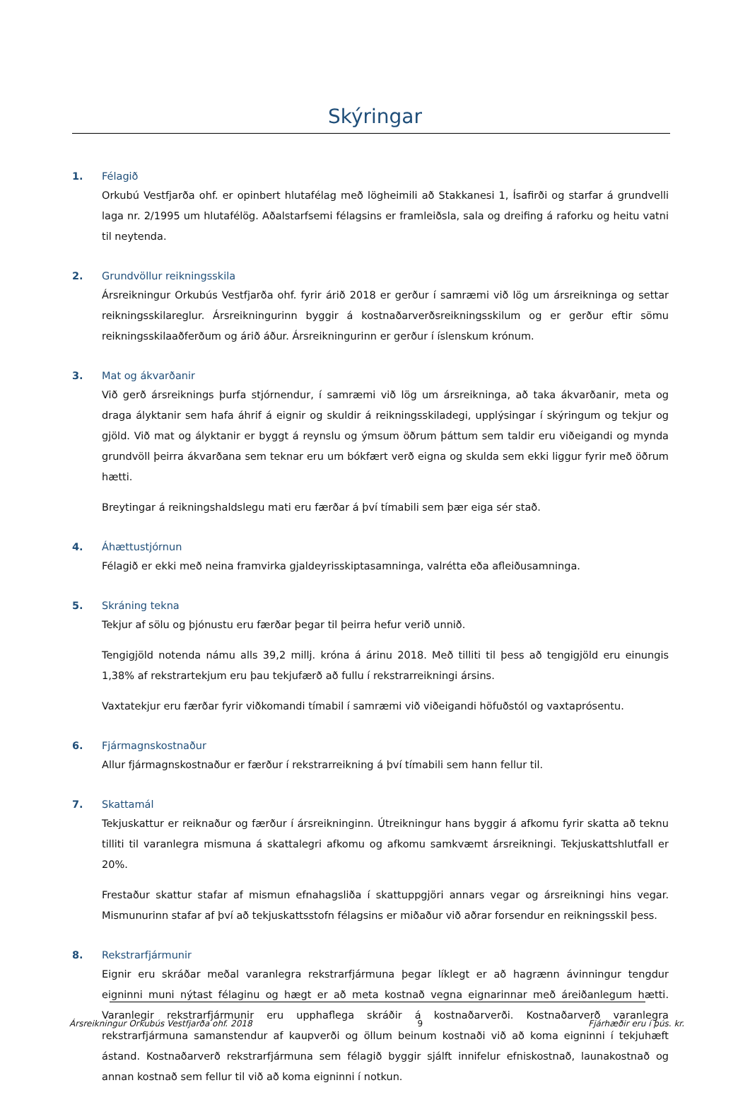Skýringar
1. Félagið
Orkubú Vestfjarða ohf. er opinbert hlutafélag með lögheimili að Stakkanesi 1, Ísafirði og starfar á grundvelli laga nr. 2/1995 um hlutafélög. Aðalstarfsemi félagsins er framleiðsla, sala og dreifing á raforku og heitu vatni til neytenda.
2. Grundvöllur reikningsskila
Ársreikningur Orkubús Vestfjarða ohf. fyrir árið 2018 er gerður í samræmi við lög um ársreikninga og settar reikningsskilareglur. Ársreikningurinn byggir á kostnaðarverðsreikningsskilum og er gerður eftir sömu reikningsskilaaðferðum og árið áður. Ársreikningurinn er gerður í íslenskum krónum.
3. Mat og ákvarðanir
Við gerð ársreiknings þurfa stjórnendur, í samræmi við lög um ársreikninga, að taka ákvarðanir, meta og draga ályktanir sem hafa áhrif á eignir og skuldir á reikningsskiladegi, upplýsingar í skýringum og tekjur og gjöld. Við mat og ályktanir er byggt á reynslu og ýmsum öðrum þáttum sem taldir eru viðeigandi og mynda grundvöll þeirra ákvarðana sem teknar eru um bókfært verð eigna og skulda sem ekki liggur fyrir með öðrum hætti.
Breytingar á reikningshaldslegu mati eru færðar á því tímabili sem þær eiga sér stað.
4. Áhættustjórnun
Félagið er ekki með neina framvirka gjaldeyrisskiptasamninga, valrétta eða afleiðusamninga.
5. Skráning tekna
Tekjur af sölu og þjónustu eru færðar þegar til þeirra hefur verið unnið.
Tengigjöld notenda námu alls 39,2 millj. króna á árinu 2018. Með tilliti til þess að tengigjöld eru einungis 1,38% af rekstrartekjum eru þau tekjufærð að fullu í rekstrarreikningi ársins.
Vaxtatekjur eru færðar fyrir viðkomandi tímabil í samræmi við viðeigandi höfuðstól og vaxtaprósentu.
6. Fjármagnskostnaður
Allur fjármagnskostnaður er færður í rekstrarreikning á því tímabili sem hann fellur til.
7. Skattamál
Tekjuskattur er reiknaður og færður í ársreikninginn. Útreikningur hans byggir á afkomu fyrir skatta að teknu tilliti til varanlegra mismuna á skattalegri afkomu og afkomu samkvæmt ársreikningi. Tekjuskattshlutfall er 20%.
Frestaður skattur stafar af mismun efnahagsliða í skattuppgjöri annars vegar og ársreikningi hins vegar. Mismunurinn stafar af því að tekjuskattsstofn félagsins er miðaður við aðrar forsendur en reikningsskil þess.
8. Rekstrarfjármunir
Eignir eru skráðar meðal varanlegra rekstrarfjármuna þegar líklegt er að hagrænn ávinningur tengdur eigninni muni nýtast félaginu og hægt er að meta kostnað vegna eignarinnar með áreiðanlegum hætti. Varanlegir rekstrarfjármunir eru upphaflega skráðir á kostnaðarverði. Kostnaðarverð varanlegra rekstrarfjármuna samanstendur af kaupverði og öllum beinum kostnaði við að koma eigninni í tekjuhæft ástand. Kostnaðarverð rekstrarfjármuna sem félagið byggir sjálft innifelur efniskostnað, launakostnað og annan kostnað sem fellur til við að koma eigninni í notkun.
Ársreikningur Orkubús Vestfjarða ohf. 2018 9 Fjárhæðir eru í þús. kr.